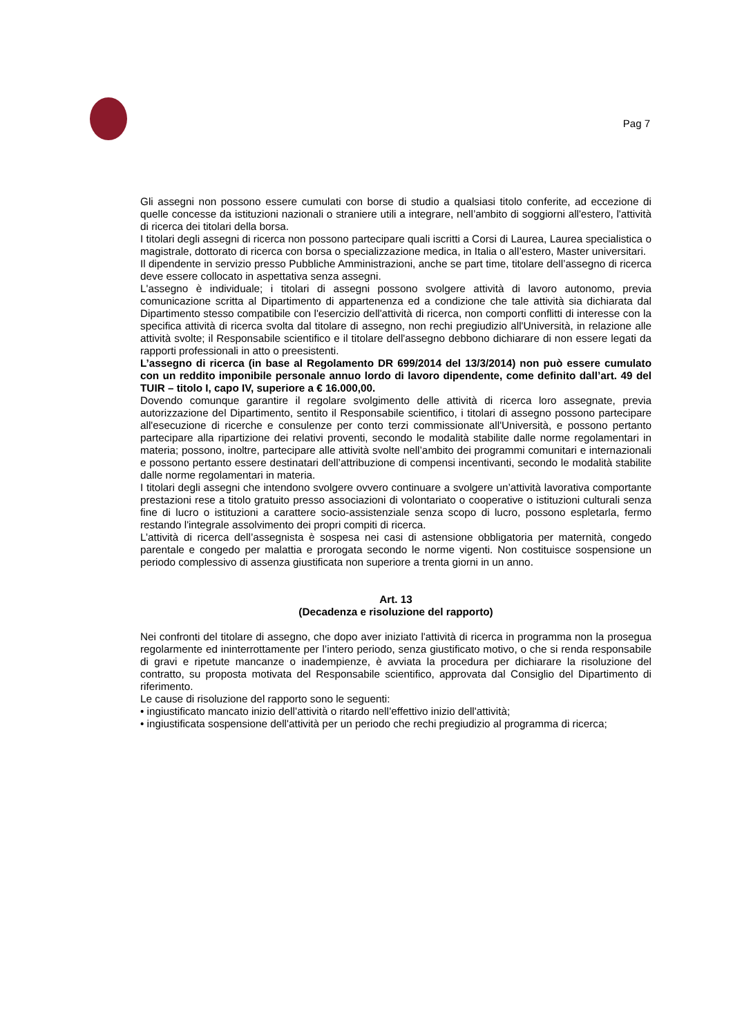Pag 7
Gli assegni non possono essere cumulati con borse di studio a qualsiasi titolo conferite, ad eccezione di quelle concesse da istituzioni nazionali o straniere utili a integrare, nell’ambito di soggiorni all'estero, l'attività di ricerca dei titolari della borsa.
I titolari degli assegni di ricerca non possono partecipare quali iscritti a Corsi di Laurea, Laurea specialistica o magistrale, dottorato di ricerca con borsa o specializzazione medica, in Italia o all’estero, Master universitari.
Il dipendente in servizio presso Pubbliche Amministrazioni, anche se part time, titolare dell’assegno di ricerca deve essere collocato in aspettativa senza assegni.
L'assegno è individuale; i titolari di assegni possono svolgere attività di lavoro autonomo, previa comunicazione scritta al Dipartimento di appartenenza ed a condizione che tale attività sia dichiarata dal Dipartimento stesso compatibile con l'esercizio dell'attività di ricerca, non comporti conflitti di interesse con la specifica attività di ricerca svolta dal titolare di assegno, non rechi pregiudizio all'Università, in relazione alle attività svolte; il Responsabile scientifico e il titolare dell'assegno debbono dichiarare di non essere legati da rapporti professionali in atto o preesistenti.
L’assegno di ricerca (in base al Regolamento DR 699/2014 del 13/3/2014) non può essere cumulato con un reddito imponibile personale annuo lordo di lavoro dipendente, come definito dall’art. 49 del TUIR – titolo I, capo IV, superiore a € 16.000,00.
Dovendo comunque garantire il regolare svolgimento delle attività di ricerca loro assegnate, previa autorizzazione del Dipartimento, sentito il Responsabile scientifico, i titolari di assegno possono partecipare all'esecuzione di ricerche e consulenze per conto terzi commissionate all'Università, e possono pertanto partecipare alla ripartizione dei relativi proventi, secondo le modalità stabilite dalle norme regolamentari in materia; possono, inoltre, partecipare alle attività svolte nell’ambito dei programmi comunitari e internazionali e possono pertanto essere destinatari dell’attribuzione di compensi incentivanti, secondo le modalità stabilite dalle norme regolamentari in materia.
I titolari degli assegni che intendono svolgere ovvero continuare a svolgere un’attività lavorativa comportante prestazioni rese a titolo gratuito presso associazioni di volontariato o cooperative o istituzioni culturali senza fine di lucro o istituzioni a carattere socio-assistenziale senza scopo di lucro, possono espletarla, fermo restando l'integrale assolvimento dei propri compiti di ricerca.
L’attività di ricerca dell’assegnista è sospesa nei casi di astensione obbligatoria per maternità, congedo parentale e congedo per malattia e prorogata secondo le norme vigenti. Non costituisce sospensione un periodo complessivo di assenza giustificata non superiore a trenta giorni in un anno.
Art. 13
(Decadenza e risoluzione del rapporto)
Nei confronti del titolare di assegno, che dopo aver iniziato l'attività di ricerca in programma non la prosegua regolarmente ed ininterrottamente per l’intero periodo, senza giustificato motivo, o che si renda responsabile di gravi e ripetute mancanze o inadempienze, è avviata la procedura per dichiarare la risoluzione del contratto, su proposta motivata del Responsabile scientifico, approvata dal Consiglio del Dipartimento di riferimento.
Le cause di risoluzione del rapporto sono le seguenti:
• ingiustificato mancato inizio dell’attività o ritardo nell’effettivo inizio dell'attività;
• ingiustificata sospensione dell'attività per un periodo che rechi pregiudizio al programma di ricerca;